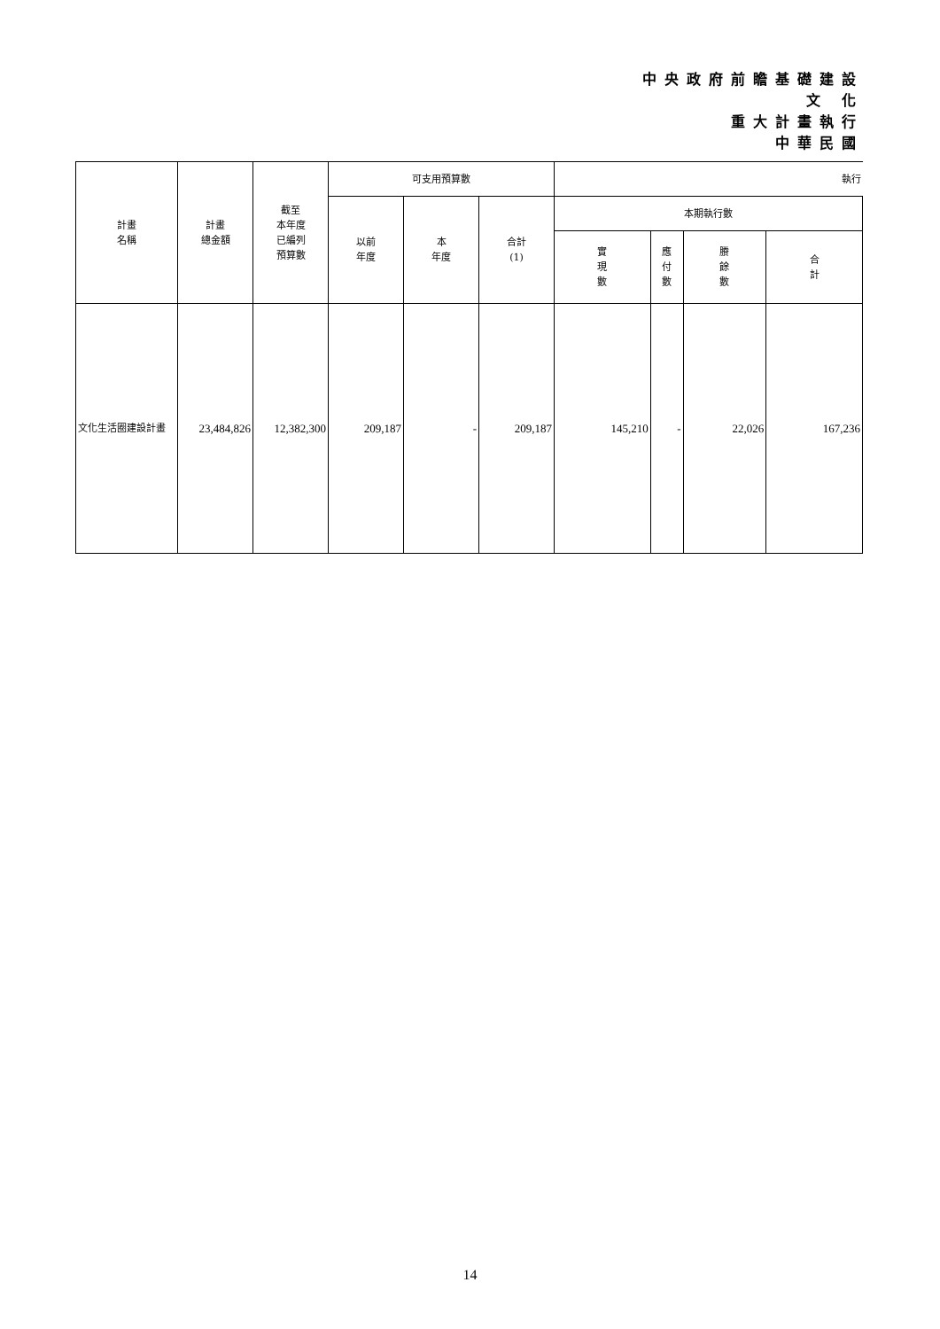中央政府前瞻基礎建設
文 化
重大計畫執行
中華民國
| 計畫 名稱 | 計畫 總金額 | 截至 本年度 已編列 預算數 | 可支用預算數 | | | 執行 | | | |
| --- | --- | --- | --- | --- | --- | --- | --- | --- | --- |
| | | | 以前 年度 | 本 年度 | 合計 (1) | 本期執行數 | | | |
| | | | | | | 實 現 數 | 應 付 數 | 賸 餘 數 | 合 計 |
| 文化生活圈建設計畫 | 23,484,826 | 12,382,300 | 209,187 | - | 209,187 | 145,210 | - | 22,026 | 167,236 |
14